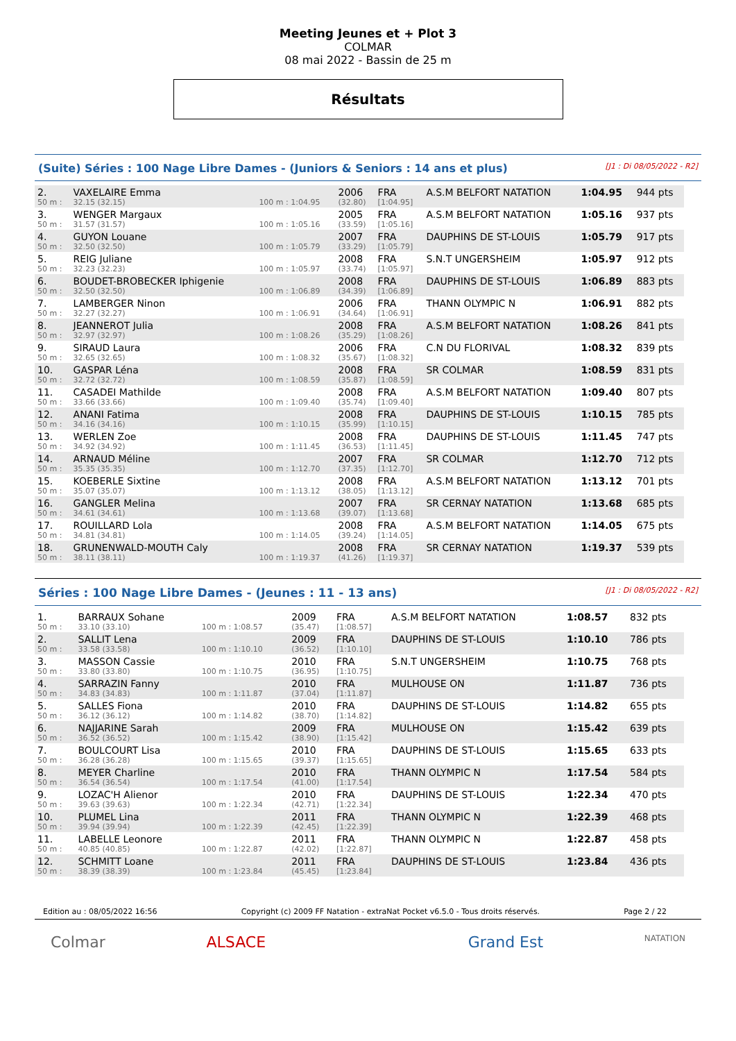Meeting Jeunes et + Plot 3
COLMAR
08 mai 2022 - Bassin de 25 m
Résultats
(Suite) Séries : 100 Nage Libre Dames - (Juniors & Seniors : 14 ans et plus) [J1 : Di 08/05/2022 - R2]
| 2. | VAXELAIRE Emma | | 2006 | FRA | A.S.M BELFORT NATATION | 1:04.95 | 944 pts |
| 50 m : | 32.15 (32.15) | 100 m : 1:04.95 | (32.80) | [1:04.95] | | | |
| 3. | WENGER Margaux | | 2005 | FRA | A.S.M BELFORT NATATION | 1:05.16 | 937 pts |
| 50 m : | 31.57 (31.57) | 100 m : 1:05.16 | (33.59) | [1:05.16] | | | |
| 4. | GUYON Louane | | 2007 | FRA | DAUPHINS DE ST-LOUIS | 1:05.79 | 917 pts |
| 50 m : | 32.50 (32.50) | 100 m : 1:05.79 | (33.29) | [1:05.79] | | | |
| 5. | REIG Juliane | | 2008 | FRA | S.N.T UNGERSHEIM | 1:05.97 | 912 pts |
| 50 m : | 32.23 (32.23) | 100 m : 1:05.97 | (33.74) | [1:05.97] | | | |
| 6. | BOUDET-BROBECKER Iphigenie | | 2008 | FRA | DAUPHINS DE ST-LOUIS | 1:06.89 | 883 pts |
| 50 m : | 32.50 (32.50) | 100 m : 1:06.89 | (34.39) | [1:06.89] | | | |
| 7. | LAMBERGER Ninon | | 2006 | FRA | THANN OLYMPIC N | 1:06.91 | 882 pts |
| 50 m : | 32.27 (32.27) | 100 m : 1:06.91 | (34.64) | [1:06.91] | | | |
| 8. | JEANNEROT Julia | | 2008 | FRA | A.S.M BELFORT NATATION | 1:08.26 | 841 pts |
| 50 m : | 32.97 (32.97) | 100 m : 1:08.26 | (35.29) | [1:08.26] | | | |
| 9. | SIRAUD Laura | | 2006 | FRA | C.N DU FLORIVAL | 1:08.32 | 839 pts |
| 50 m : | 32.65 (32.65) | 100 m : 1:08.32 | (35.67) | [1:08.32] | | | |
| 10. | GASPAR Léna | | 2008 | FRA | SR COLMAR | 1:08.59 | 831 pts |
| 50 m : | 32.72 (32.72) | 100 m : 1:08.59 | (35.87) | [1:08.59] | | | |
| 11. | CASADEI Mathilde | | 2008 | FRA | A.S.M BELFORT NATATION | 1:09.40 | 807 pts |
| 50 m : | 33.66 (33.66) | 100 m : 1:09.40 | (35.74) | [1:09.40] | | | |
| 12. | ANANI Fatima | | 2008 | FRA | DAUPHINS DE ST-LOUIS | 1:10.15 | 785 pts |
| 50 m : | 34.16 (34.16) | 100 m : 1:10.15 | (35.99) | [1:10.15] | | | |
| 13. | WERLEN Zoe | | 2008 | FRA | DAUPHINS DE ST-LOUIS | 1:11.45 | 747 pts |
| 50 m : | 34.92 (34.92) | 100 m : 1:11.45 | (36.53) | [1:11.45] | | | |
| 14. | ARNAUD Méline | | 2007 | FRA | SR COLMAR | 1:12.70 | 712 pts |
| 50 m : | 35.35 (35.35) | 100 m : 1:12.70 | (37.35) | [1:12.70] | | | |
| 15. | KOEBERLE Sixtine | | 2008 | FRA | A.S.M BELFORT NATATION | 1:13.12 | 701 pts |
| 50 m : | 35.07 (35.07) | 100 m : 1:13.12 | (38.05) | [1:13.12] | | | |
| 16. | GANGLER Melina | | 2007 | FRA | SR CERNAY NATATION | 1:13.68 | 685 pts |
| 50 m : | 34.61 (34.61) | 100 m : 1:13.68 | (39.07) | [1:13.68] | | | |
| 17. | ROUILLARD Lola | | 2008 | FRA | A.S.M BELFORT NATATION | 1:14.05 | 675 pts |
| 50 m : | 34.81 (34.81) | 100 m : 1:14.05 | (39.24) | [1:14.05] | | | |
| 18. | GRUNENWALD-MOUTH Caly | | 2008 | FRA | SR CERNAY NATATION | 1:19.37 | 539 pts |
| 50 m : | 38.11 (38.11) | 100 m : 1:19.37 | (41.26) | [1:19.37] | | | |
Séries : 100 Nage Libre Dames - (Jeunes : 11 - 13 ans) [J1 : Di 08/05/2022 - R2]
| 1. | BARRAUX Sohane | | 2009 | FRA | A.S.M BELFORT NATATION | 1:08.57 | 832 pts |
| 50 m : | 33.10 (33.10) | 100 m : 1:08.57 | (35.47) | [1:08.57] | | | |
| 2. | SALLIT Lena | | 2009 | FRA | DAUPHINS DE ST-LOUIS | 1:10.10 | 786 pts |
| 50 m : | 33.58 (33.58) | 100 m : 1:10.10 | (36.52) | [1:10.10] | | | |
| 3. | MASSON Cassie | | 2010 | FRA | S.N.T UNGERSHEIM | 1:10.75 | 768 pts |
| 50 m : | 33.80 (33.80) | 100 m : 1:10.75 | (36.95) | [1:10.75] | | | |
| 4. | SARRAZIN Fanny | | 2010 | FRA | MULHOUSE ON | 1:11.87 | 736 pts |
| 50 m : | 34.83 (34.83) | 100 m : 1:11.87 | (37.04) | [1:11.87] | | | |
| 5. | SALLES Fiona | | 2010 | FRA | DAUPHINS DE ST-LOUIS | 1:14.82 | 655 pts |
| 50 m : | 36.12 (36.12) | 100 m : 1:14.82 | (38.70) | [1:14.82] | | | |
| 6. | NAJJARINE Sarah | | 2009 | FRA | MULHOUSE ON | 1:15.42 | 639 pts |
| 50 m : | 36.52 (36.52) | 100 m : 1:15.42 | (38.90) | [1:15.42] | | | |
| 7. | BOULCOURT Lisa | | 2010 | FRA | DAUPHINS DE ST-LOUIS | 1:15.65 | 633 pts |
| 50 m : | 36.28 (36.28) | 100 m : 1:15.65 | (39.37) | [1:15.65] | | | |
| 8. | MEYER Charline | | 2010 | FRA | THANN OLYMPIC N | 1:17.54 | 584 pts |
| 50 m : | 36.54 (36.54) | 100 m : 1:17.54 | (41.00) | [1:17.54] | | | |
| 9. | LOZAC'H Alienor | | 2010 | FRA | DAUPHINS DE ST-LOUIS | 1:22.34 | 470 pts |
| 50 m : | 39.63 (39.63) | 100 m : 1:22.34 | (42.71) | [1:22.34] | | | |
| 10. | PLUMEL Lina | | 2011 | FRA | THANN OLYMPIC N | 1:22.39 | 468 pts |
| 50 m : | 39.94 (39.94) | 100 m : 1:22.39 | (42.45) | [1:22.39] | | | |
| 11. | LABELLE Leonore | | 2011 | FRA | THANN OLYMPIC N | 1:22.87 | 458 pts |
| 50 m : | 40.85 (40.85) | 100 m : 1:22.87 | (42.02) | [1:22.87] | | | |
| 12. | SCHMITT Loane | | 2011 | FRA | DAUPHINS DE ST-LOUIS | 1:23.84 | 436 pts |
| 50 m : | 38.39 (38.39) | 100 m : 1:23.84 | (45.45) | [1:23.84] | | | |
Edition au : 08/05/2022 16:56 Copyright (c) 2009 FF Natation - extraNat Pocket v6.5.0 - Tous droits réservés. Page 2 / 22
Colmar ALSACE Grand Est NATATION